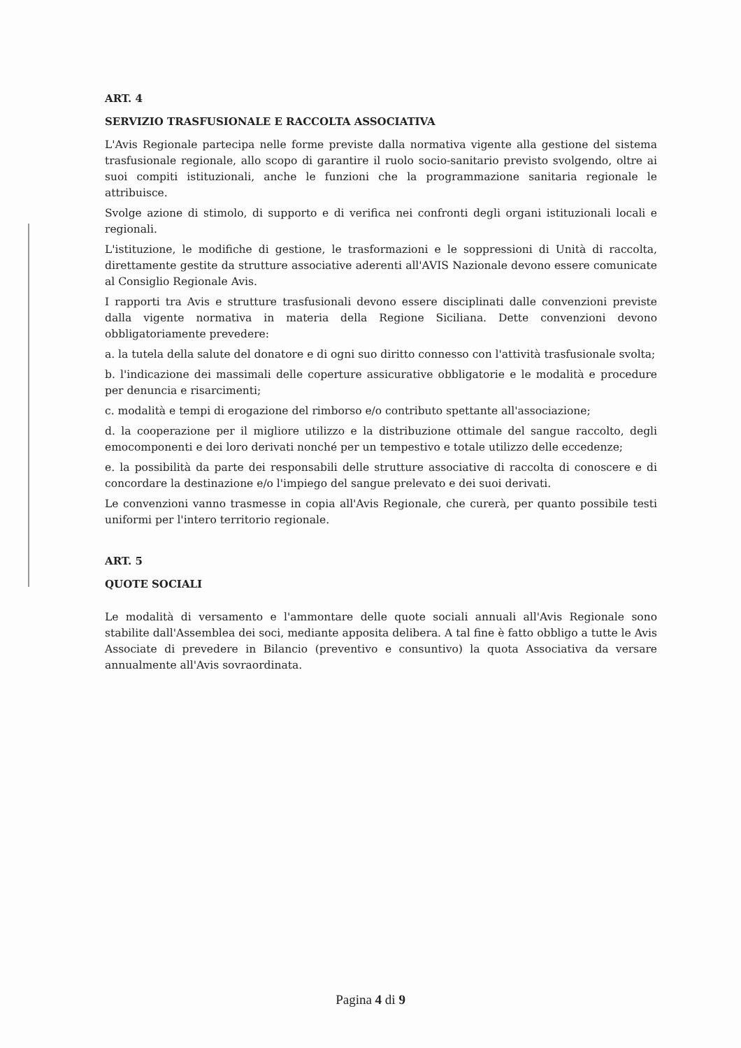ART. 4
SERVIZIO TRASFUSIONALE E RACCOLTA ASSOCIATIVA
L'Avis Regionale partecipa nelle forme previste dalla normativa vigente alla gestione del sistema trasfusionale regionale, allo scopo di garantire il ruolo socio-sanitario previsto svolgendo, oltre ai suoi compiti istituzionali, anche le funzioni che la programmazione sanitaria regionale le attribuisce.
Svolge azione di stimolo, di supporto e di verifica nei confronti degli organi istituzionali locali e regionali.
L'istituzione, le modifiche di gestione, le trasformazioni e le soppressioni di Unità di raccolta, direttamente gestite da strutture associative aderenti all'AVIS Nazionale devono essere comunicate al Consiglio Regionale Avis.
I rapporti tra Avis e strutture trasfusionali devono essere disciplinati dalle convenzioni previste dalla vigente normativa in materia della Regione Siciliana. Dette convenzioni devono obbligatoriamente prevedere:
a. la tutela della salute del donatore e di ogni suo diritto connesso con l'attività trasfusionale svolta;
b. l'indicazione dei massimali delle coperture assicurative obbligatorie e le modalità e procedure per denuncia e risarcimenti;
c. modalità e tempi di erogazione del rimborso e/o contributo spettante all'associazione;
d. la cooperazione per il migliore utilizzo e la distribuzione ottimale del sangue raccolto, degli emocomponenti e dei loro derivati nonché per un tempestivo e totale utilizzo delle eccedenze;
e. la possibilità da parte dei responsabili delle strutture associative di raccolta di conoscere e di concordare la destinazione e/o l'impiego del sangue prelevato e dei suoi derivati.
Le convenzioni vanno trasmesse in copia all'Avis Regionale, che curerà, per quanto possibile testi uniformi per l'intero territorio regionale.
ART. 5
QUOTE SOCIALI
Le modalità di versamento e l'ammontare delle quote sociali annuali all'Avis Regionale sono stabilite dall'Assemblea dei soci, mediante apposita delibera. A tal fine è fatto obbligo a tutte le Avis Associate di prevedere in Bilancio (preventivo e consuntivo) la quota Associativa da versare annualmente all'Avis sovraordinata.
Pagina 4 di 9